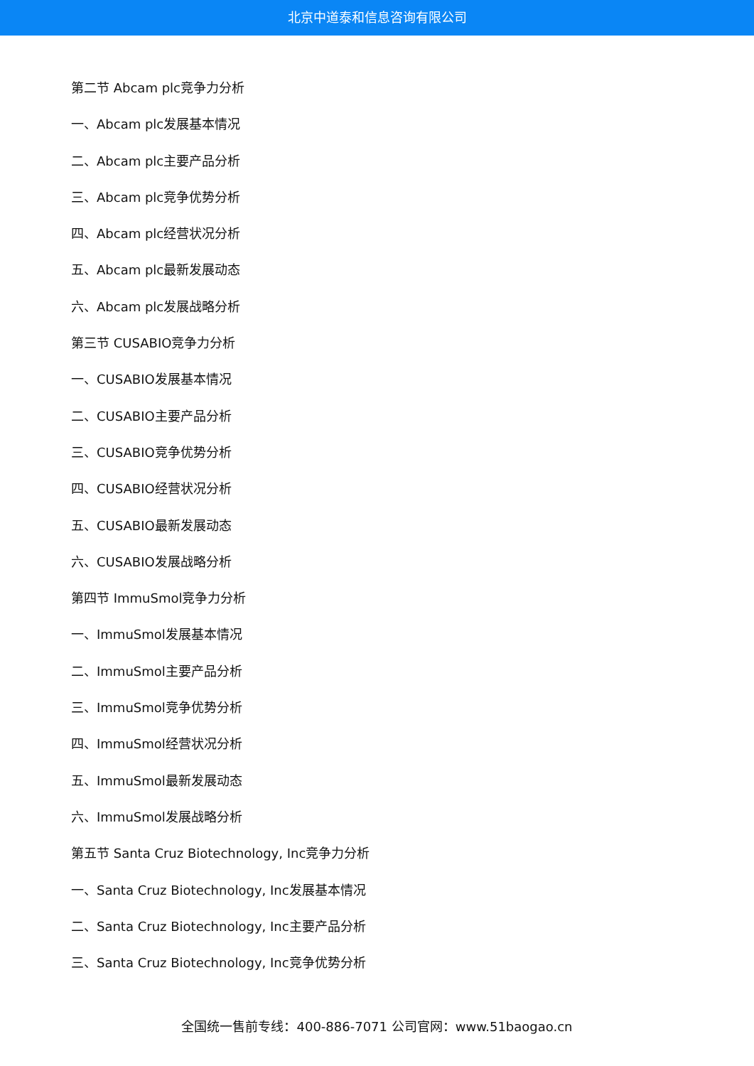北京中道泰和信息咨询有限公司
第二节 Abcam plc竞争力分析
一、Abcam plc发展基本情况
二、Abcam plc主要产品分析
三、Abcam plc竞争优势分析
四、Abcam plc经营状况分析
五、Abcam plc最新发展动态
六、Abcam plc发展战略分析
第三节 CUSABIO竞争力分析
一、CUSABIO发展基本情况
二、CUSABIO主要产品分析
三、CUSABIO竞争优势分析
四、CUSABIO经营状况分析
五、CUSABIO最新发展动态
六、CUSABIO发展战略分析
第四节 ImmuSmol竞争力分析
一、ImmuSmol发展基本情况
二、ImmuSmol主要产品分析
三、ImmuSmol竞争优势分析
四、ImmuSmol经营状况分析
五、ImmuSmol最新发展动态
六、ImmuSmol发展战略分析
第五节 Santa Cruz Biotechnology, Inc竞争力分析
一、Santa Cruz Biotechnology, Inc发展基本情况
二、Santa Cruz Biotechnology, Inc主要产品分析
三、Santa Cruz Biotechnology, Inc竞争优势分析
全国统一售前专线：400-886-7071 公司官网：www.51baogao.cn